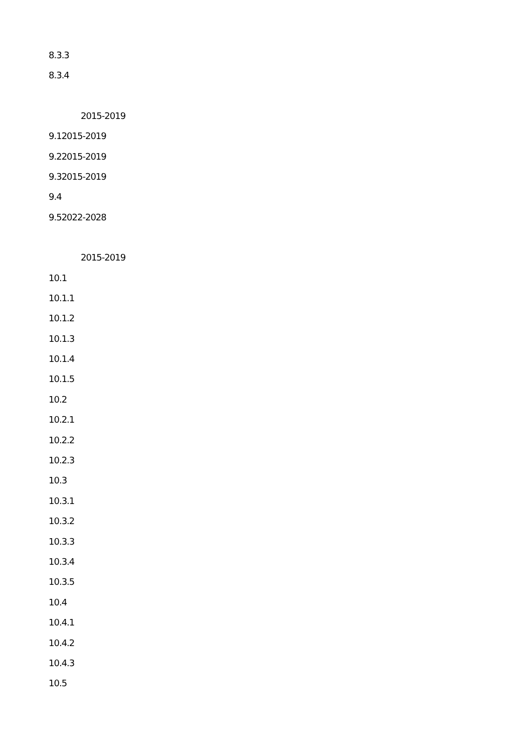8.3.3
8.3.4
2015-2019
9.12015-2019
9.22015-2019
9.32015-2019
9.4
9.52022-2028
2015-2019
10.1
10.1.1
10.1.2
10.1.3
10.1.4
10.1.5
10.2
10.2.1
10.2.2
10.2.3
10.3
10.3.1
10.3.2
10.3.3
10.3.4
10.3.5
10.4
10.4.1
10.4.2
10.4.3
10.5